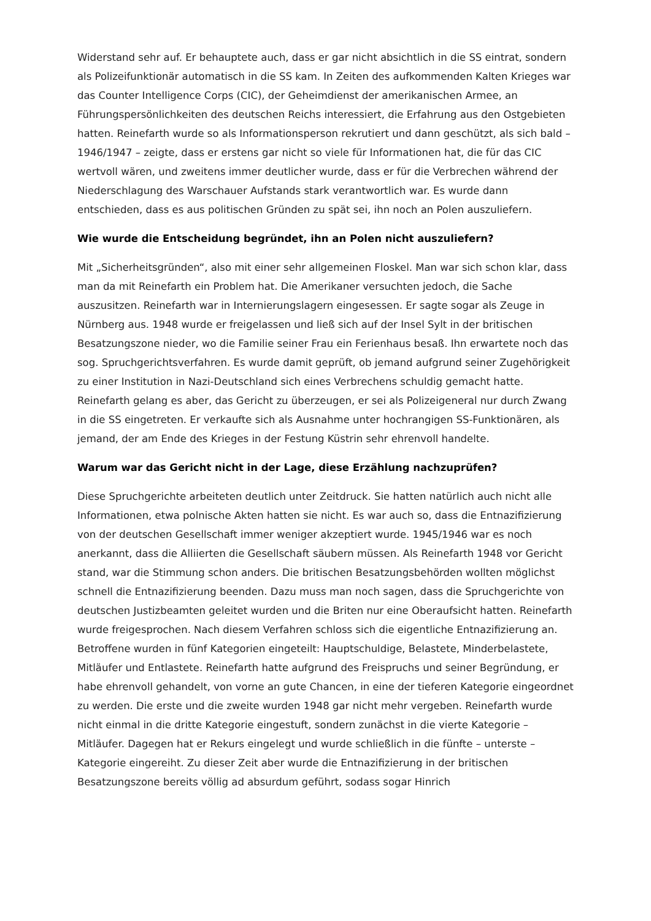Widerstand sehr auf. Er behauptete auch, dass er gar nicht absichtlich in die SS eintrat, sondern als Polizeifunktionär automatisch in die SS kam. In Zeiten des aufkommenden Kalten Krieges war das Counter Intelligence Corps (CIC), der Geheimdienst der amerikanischen Armee, an Führungspersönlichkeiten des deutschen Reichs interessiert, die Erfahrung aus den Ostgebieten hatten. Reinefarth wurde so als Informationsperson rekrutiert und dann geschützt, als sich bald – 1946/1947 – zeigte, dass er erstens gar nicht so viele für Informationen hat, die für das CIC wertvoll wären, und zweitens immer deutlicher wurde, dass er für die Verbrechen während der Niederschlagung des Warschauer Aufstands stark verantwortlich war. Es wurde dann entschieden, dass es aus politischen Gründen zu spät sei, ihn noch an Polen auszuliefern.
Wie wurde die Entscheidung begründet, ihn an Polen nicht auszuliefern?
Mit „Sicherheitsgründen“, also mit einer sehr allgemeinen Floskel. Man war sich schon klar, dass man da mit Reinefarth ein Problem hat. Die Amerikaner versuchten jedoch, die Sache auszusitzen. Reinefarth war in Internierungslagern eingesessen. Er sagte sogar als Zeuge in Nürnberg aus. 1948 wurde er freigelassen und ließ sich auf der Insel Sylt in der britischen Besatzungszone nieder, wo die Familie seiner Frau ein Ferienhaus besaß. Ihn erwartete noch das sog. Spruchgerichtsverfahren. Es wurde damit geprüft, ob jemand aufgrund seiner Zugehörigkeit zu einer Institution in Nazi-Deutschland sich eines Verbrechens schuldig gemacht hatte. Reinefarth gelang es aber, das Gericht zu überzeugen, er sei als Polizeigeneral nur durch Zwang in die SS eingetreten. Er verkaufte sich als Ausnahme unter hochrangigen SS-Funktionären, als jemand, der am Ende des Krieges in der Festung Küstrin sehr ehrenvoll handelte.
Warum war das Gericht nicht in der Lage, diese Erzählung nachzuprüfen?
Diese Spruchgerichte arbeiteten deutlich unter Zeitdruck. Sie hatten natürlich auch nicht alle Informationen, etwa polnische Akten hatten sie nicht. Es war auch so, dass die Entnazifizierung von der deutschen Gesellschaft immer weniger akzeptiert wurde. 1945/1946 war es noch anerkannt, dass die Alliierten die Gesellschaft säubern müssen. Als Reinefarth 1948 vor Gericht stand, war die Stimmung schon anders. Die britischen Besatzungsbehörden wollten möglichst schnell die Entnazifizierung beenden. Dazu muss man noch sagen, dass die Spruchgerichte von deutschen Justizbeamten geleitet wurden und die Briten nur eine Oberaufsicht hatten. Reinefarth wurde freigesprochen. Nach diesem Verfahren schloss sich die eigentliche Entnazifizierung an. Betroffene wurden in fünf Kategorien eingeteilt: Hauptschuldige, Belastete, Minderbelastete, Mitläufer und Entlastete. Reinefarth hatte aufgrund des Freispruchs und seiner Begründung, er habe ehrenvoll gehandelt, von vorne an gute Chancen, in eine der tieferen Kategorie eingeordnet zu werden. Die erste und die zweite wurden 1948 gar nicht mehr vergeben. Reinefarth wurde nicht einmal in die dritte Kategorie eingestuft, sondern zunächst in die vierte Kategorie – Mitläufer. Dagegen hat er Rekurs eingelegt und wurde schließlich in die fünfte – unterste – Kategorie eingereiht. Zu dieser Zeit aber wurde die Entnazifizierung in der britischen Besatzungszone bereits völlig ad absurdum geführt, sodass sogar Hinrich